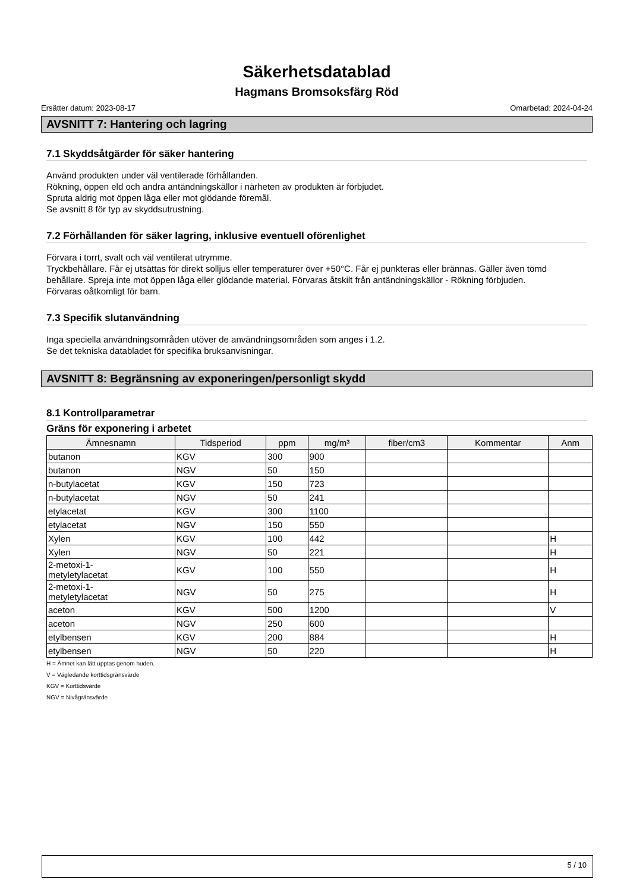Säkerhetsdatablad
Hagmans Bromsoksfärg Röd
Ersätter datum: 2023-08-17 Omarbetad: 2024-04-24
AVSNITT 7: Hantering och lagring
7.1 Skyddsåtgärder för säker hantering
Använd produkten under väl ventilerade förhållanden.
Rökning, öppen eld och andra antändningskällor i närheten av produkten är förbjudet.
Spruta aldrig mot öppen låga eller mot glödande föremål.
Se avsnitt 8 för typ av skyddsutrustning.
7.2 Förhållanden för säker lagring, inklusive eventuell oförenlighet
Förvara i torrt, svalt och väl ventilerat utrymme.
Tryckbehållare. Får ej utsättas för direkt solljus eller temperaturer över +50°C. Får ej punkteras eller brännas. Gäller även tömd behållare. Spreja inte mot öppen låga eller glödande material. Förvaras åtskilt från antändningskällor - Rökning förbjuden.
Förvaras oåtkomligt för barn.
7.3 Specifik slutanvändning
Inga speciella användningsområden utöver de användningsområden som anges i 1.2.
Se det tekniska databladet för specifika bruksanvisningar.
AVSNITT 8: Begränsning av exponeringen/personligt skydd
8.1 Kontrollparametrar
Gräns för exponering i arbetet
| Ämnesnamn | Tidsperiod | ppm | mg/m³ | fiber/cm3 | Kommentar | Anm |
| --- | --- | --- | --- | --- | --- | --- |
| butanon | KGV | 300 | 900 | | | |
| butanon | NGV | 50 | 150 | | | |
| n-butylacetat | KGV | 150 | 723 | | | |
| n-butylacetat | NGV | 50 | 241 | | | |
| etylacetat | KGV | 300 | 1100 | | | |
| etylacetat | NGV | 150 | 550 | | | |
| Xylen | KGV | 100 | 442 | | | H |
| Xylen | NGV | 50 | 221 | | | H |
| 2-metoxi-1- metyletylacetat | KGV | 100 | 550 | | | H |
| 2-metoxi-1- metyletylacetat | NGV | 50 | 275 | | | H |
| aceton | KGV | 500 | 1200 | | | V |
| aceton | NGV | 250 | 600 | | | |
| etylbensen | KGV | 200 | 884 | | | H |
| etylbensen | NGV | 50 | 220 | | | H |
H = Ämnet kan lätt upptas genom huden.
V = Vägledande korttidsgränsvärde
KGV = Korttidsvärde
NGV = Nivågränsvärde
5 / 10